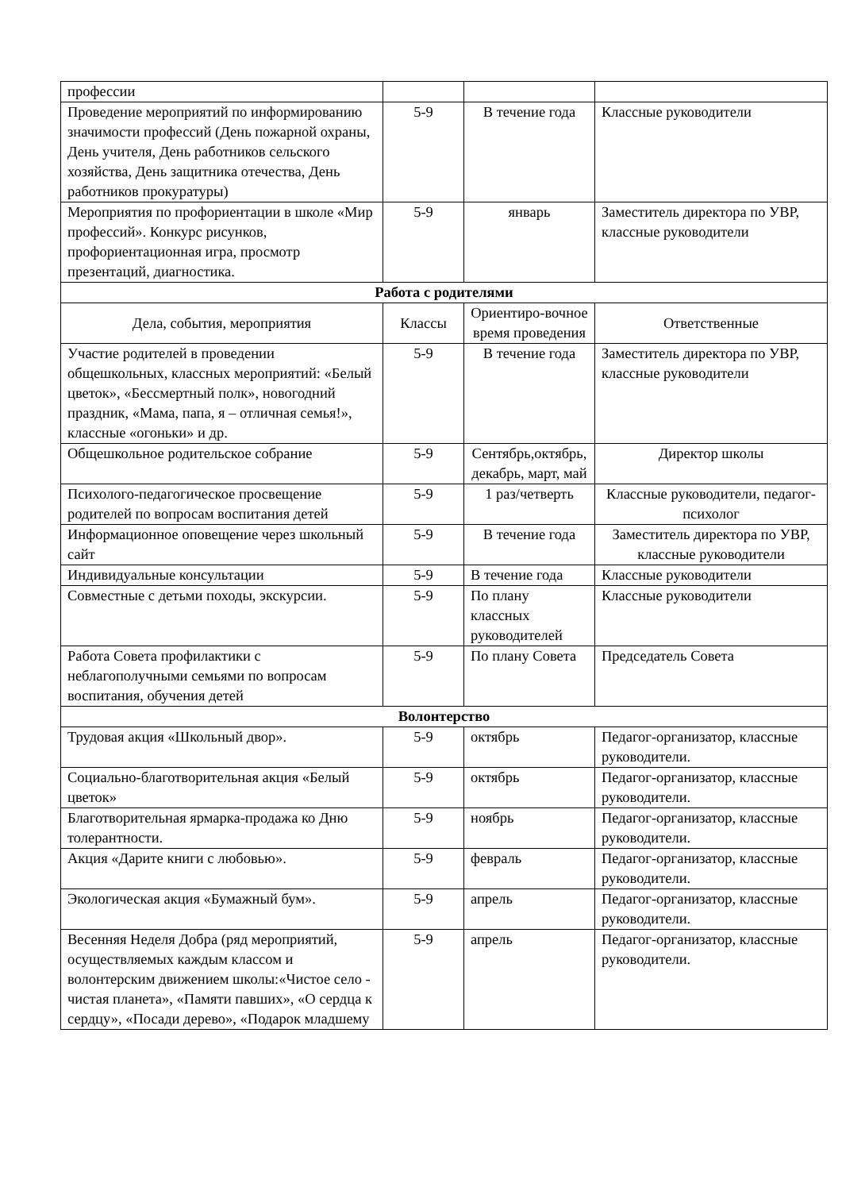| профессии | | | |
| Проведение мероприятий по информированию значимости профессий (День пожарной охраны, День учителя, День работников сельского хозяйства, День защитника отечества, День работников прокуратуры) | 5-9 | В течение года | Классные руководители |
| Мероприятия по профориентации в школе «Мир профессий». Конкурс рисунков, профориентационная игра, просмотр презентаций, диагностика. | 5-9 | январь | Заместитель директора по УВР, классные руководители |
| Работа с родителями | | | |
| Дела, события, мероприятия | Классы | Ориентиро-вочное время проведения | Ответственные |
| Участие родителей в проведении общешкольных, классных мероприятий: «Белый цветок», «Бессмертный полк», новогодний праздник, «Мама, папа, я – отличная семья!», классные «огоньки» и др. | 5-9 | В течение года | Заместитель директора по УВР, классные руководители |
| Общешкольное родительское собрание | 5-9 | Сентябрь,октябрь, декабрь, март, май | Директор школы |
| Психолого-педагогическое просвещение родителей по вопросам воспитания детей | 5-9 | 1 раз/четверть | Классные руководители, педагог- психолог |
| Информационное оповещение через школьный сайт | 5-9 | В течение года | Заместитель директора по УВР, классные руководители |
| Индивидуальные консультации | 5-9 | В течение года | Классные руководители |
| Совместные с детьми походы, экскурсии. | 5-9 | По плану классных руководителей | Классные руководители |
| Работа Совета профилактики с неблагополучными семьями по вопросам воспитания, обучения детей | 5-9 | По плану Совета | Председатель Совета |
| Волонтерство | | | |
| Трудовая акция «Школьный двор». | 5-9 | октябрь | Педагог-организатор, классные руководители. |
| Социально-благотворительная акция «Белый цветок» | 5-9 | октябрь | Педагог-организатор, классные руководители. |
| Благотворительная ярмарка-продажа ко Дню толерантности. | 5-9 | ноябрь | Педагог-организатор, классные руководители. |
| Акция «Дарите книги с любовью». | 5-9 | февраль | Педагог-организатор, классные руководители. |
| Экологическая акция «Бумажный бум». | 5-9 | апрель | Педагог-организатор, классные руководители. |
| Весенняя Неделя Добра (ряд мероприятий, осуществляемых каждым классом и волонтерским движением школы:«Чистое село - чистая планета», «Памяти павших», «О сердца к сердцу», «Посади дерево», «Подарок младшему | 5-9 | апрель | Педагог-организатор, классные руководители. |